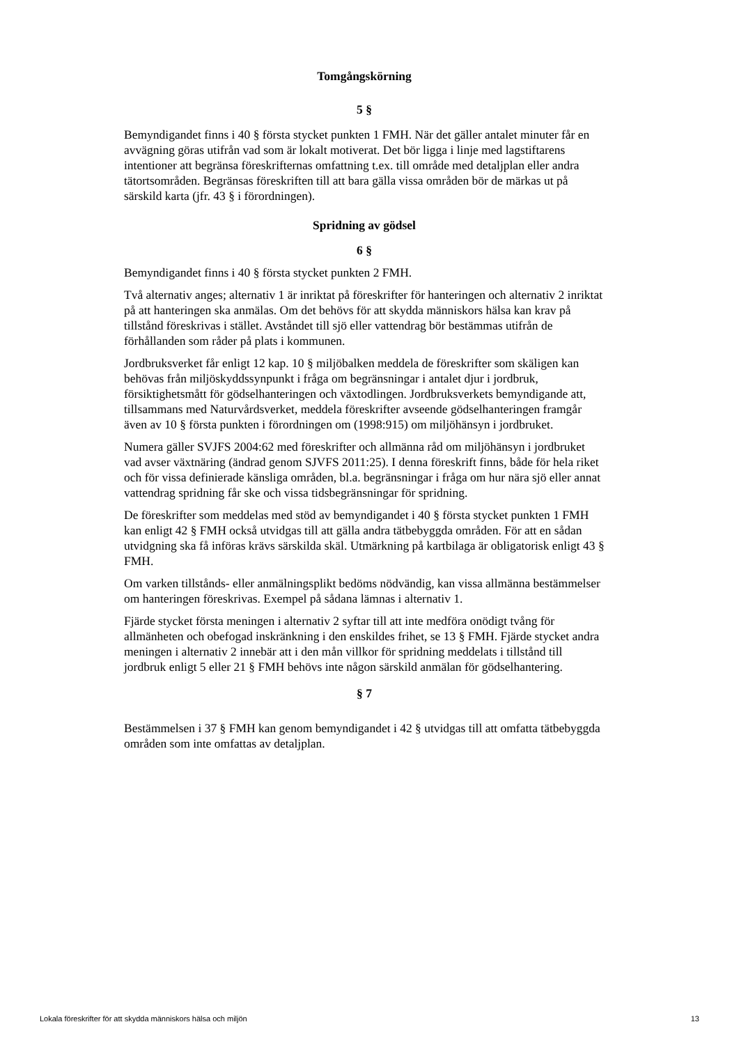Tomgångskörning
5 §
Bemyndigandet finns i 40 § första stycket punkten 1 FMH. När det gäller antalet minuter får en avvägning göras utifrån vad som är lokalt motiverat. Det bör ligga i linje med lagstiftarens intentioner att begränsa föreskrifternas omfattning t.ex. till område med detaljplan eller andra tätortsområden. Begränsas föreskriften till att bara gälla vissa områden bör de märkas ut på särskild karta (jfr. 43 § i förordningen).
Spridning av gödsel
6 §
Bemyndigandet finns i 40 § första stycket punkten 2 FMH.
Två alternativ anges; alternativ 1 är inriktat på föreskrifter för hanteringen och alternativ 2 inriktat på att hanteringen ska anmälas. Om det behövs för att skydda människors hälsa kan krav på tillstånd föreskrivas i stället. Avståndet till sjö eller vattendrag bör bestämmas utifrån de förhållanden som råder på plats i kommunen.
Jordbruksverket får enligt 12 kap. 10 § miljöbalken meddela de föreskrifter som skäligen kan behövas från miljöskyddssynpunkt i fråga om begränsningar i antalet djur i jordbruk, försiktighetsmått för gödselhanteringen och växtodlingen. Jordbruksverkets bemyndigande att, tillsammans med Naturvårdsverket, meddela föreskrifter avseende gödselhanteringen framgår även av 10 § första punkten i förordningen om (1998:915) om miljöhänsyn i jordbruket.
Numera gäller SVJFS 2004:62 med föreskrifter och allmänna råd om miljöhänsyn i jordbruket vad avser växtnäring (ändrad genom SJVFS 2011:25). I denna föreskrift finns, både för hela riket och för vissa definierade känsliga områden, bl.a. begränsningar i fråga om hur nära sjö eller annat vattendrag spridning får ske och vissa tidsbegränsningar för spridning.
De föreskrifter som meddelas med stöd av bemyndigandet i 40 § första stycket punkten 1 FMH kan enligt 42 § FMH också utvidgas till att gälla andra tätbebyggda områden. För att en sådan utvidgning ska få införas krävs särskilda skäl. Utmärkning på kartbilaga är obligatorisk enligt 43 § FMH.
Om varken tillstånds- eller anmälningsplikt bedöms nödvändig, kan vissa allmänna bestämmelser om hanteringen föreskrivas. Exempel på sådana lämnas i alternativ 1.
Fjärde stycket första meningen i alternativ 2 syftar till att inte medföra onödigt tvång för allmänheten och obefogad inskränkning i den enskildes frihet, se 13 § FMH. Fjärde stycket andra meningen i alternativ 2 innebär att i den mån villkor för spridning meddelats i tillstånd till jordbruk enligt 5 eller 21 § FMH behövs inte någon särskild anmälan för gödselhantering.
§ 7
Bestämmelsen i 37 § FMH kan genom bemyndigandet i 42 § utvidgas till att omfatta tätbebyggda områden som inte omfattas av detaljplan.
Lokala föreskrifter för att skydda människors hälsa och miljön 13